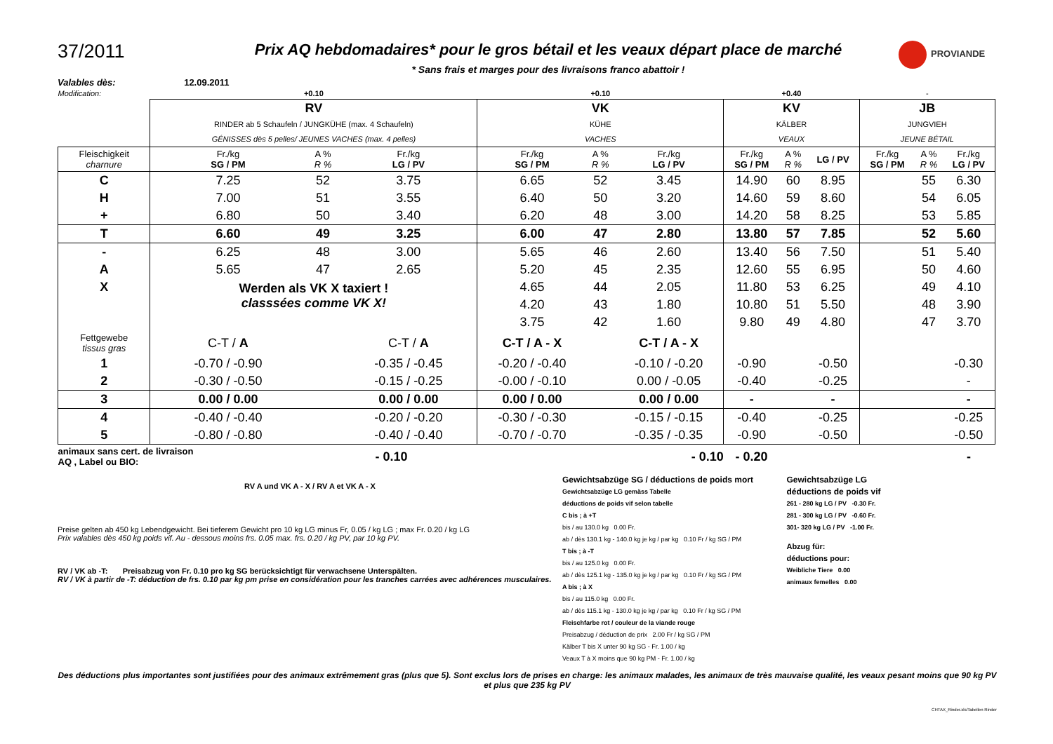37/2011
Prix AQ hebdomadaires* pour le gros bétail et les veaux départ place de marché
* Sans frais et marges pour des livraisons franco abattoir !
PROVIANDE
Valables dès: 12.09.2011
| Modification: | +0.10 | | | +0.10 | | | +0.40 | | | - | | |
| | RV RINDER ab 5 Schaufeln / JUNGKÜHE (max. 4 Schaufeln) GÉNISSES dès 5 pelles/ JEUNES VACHES (max. 4 pelles) | | | VK KÜHE VACHES | | | KV KÄLBER VEAUX | | | JB JUNGVIEH JEUNE BÉTAIL | | |
| Fleischigkeit charnure | Fr./kg SG / PM | A % R % | Fr./kg LG / PV | Fr./kg SG / PM | A % R % | Fr./kg LG / PV | Fr./kg SG / PM | A % R % | LG / PV | Fr./kg SG / PM | A % R % | Fr./kg LG / PV |
| C | 7.25 | 52 | 3.75 | 6.65 | 52 | 3.45 | 14.90 | 60 | 8.95 | | 55 | 6.30 |
| H | 7.00 | 51 | 3.55 | 6.40 | 50 | 3.20 | 14.60 | 59 | 8.60 | | 54 | 6.05 |
| + | 6.80 | 50 | 3.40 | 6.20 | 48 | 3.00 | 14.20 | 58 | 8.25 | | 53 | 5.85 |
| T | 6.60 | 49 | 3.25 | 6.00 | 47 | 2.80 | 13.80 | 57 | 7.85 | | 52 | 5.60 |
| - | 6.25 | 48 | 3.00 | 5.65 | 46 | 2.60 | 13.40 | 56 | 7.50 | | 51 | 5.40 |
| A | 5.65 | 47 | 2.65 | 5.20 | 45 | 2.35 | 12.60 | 55 | 6.95 | | 50 | 4.60 |
| X | Werden als VK X taxiert ! classsées comme VK X! | | | 4.65 | 44 | 2.05 | 11.80 | 53 | 6.25 | | 49 | 4.10 |
| | | | | 4.20 | 43 | 1.80 | 10.80 | 51 | 5.50 | | 48 | 3.90 |
| | | | | 3.75 | 42 | 1.60 | 9.80 | 49 | 4.80 | | 47 | 3.70 |
| Fettgewebe tissus gras | C-T / A | | C-T / A | C-T / A - X | | C-T / A - X | | | | | | |
| 1 | -0.70 / -0.90 | | -0.35 / -0.45 | -0.20 / -0.40 | | -0.10 / -0.20 | -0.90 | | -0.50 | | | -0.30 |
| 2 | -0.30 / -0.50 | | -0.15 / -0.25 | -0.00 / -0.10 | | 0.00 / -0.05 | -0.40 | | -0.25 | | | - |
| 3 | 0.00 / 0.00 | | 0.00 / 0.00 | 0.00 / 0.00 | | 0.00 / 0.00 | - | | - | | | - |
| 4 | -0.40 / -0.40 | | -0.20 / -0.20 | -0.30 / -0.30 | | -0.15 / -0.15 | -0.40 | | -0.25 | | | -0.25 |
| 5 | -0.80 / -0.80 | | -0.40 / -0.40 | -0.70 / -0.70 | | -0.35 / -0.35 | -0.90 | | -0.50 | | | -0.50 |
| animaux sans cert. de livraison AQ , Label ou BIO: | | - 0.10 | | - 0.10 | | | - 0.20 | | | | | - |
RV A und VK A - X / RV A et VK A - X
Preise gelten ab 450 kg Lebendgewicht. Bei tieferem Gewicht pro 10 kg LG minus Fr, 0.05 / kg LG ; max Fr. 0.20 / kg LG
Prix valables dès 450 kg poids vif. Au - dessous moins frs. 0.05 max. frs. 0.20 / kg PV, par 10 kg PV.
RV / VK ab -T: Preisabzug von Fr. 0.10 pro kg SG berücksichtigt für verwachsene Unterspälten.
RV / VK à partir de -T: déduction de frs. 0.10 par kg pm prise en considération pour les tranches carrées avec adhérences musculaires.
Gewichtsabzüge SG / déductions de poids mort
Gewichtsabzüge LG gemäss Tabelle
déductions de poids vif selon tabelle
C bis ; à +T
bis / au 130.0 kg 0.00 Fr.
ab / dès 130.1 kg - 140.0 kg je kg / par kg 0.10 Fr / kg SG / PM
T bis ; à -T
bis / au 125.0 kg 0.00 Fr.
ab / dès 125.1 kg - 135.0 kg je kg / par kg 0.10 Fr / kg SG / PM
A bis ; à X
bis / au 115.0 kg 0.00 Fr.
ab / dès 115.1 kg - 130.0 kg je kg / par kg 0.10 Fr / kg SG / PM
Fleischfarbe rot / couleur de la viande rouge
Preisabzug / déduction de prix 2.00 Fr / kg SG / PM
Kälber T bis X unter 90 kg SG - Fr. 1.00 / kg
Veaux T à X moins que 90 kg PM - Fr. 1.00 / kg
Gewichtsabzüge LG
déductions de poids vif
261 - 280 kg LG / PV -0.30 Fr.
281 - 300 kg LG / PV -0.60 Fr.
301- 320 kg LG / PV -1.00 Fr.
Abzug für:
déductions pour:
Weibliche Tiere 0.00
animaux femelles 0.00
Des déductions plus importantes sont justifiées pour des animaux extrêmement gras (plus que 5). Sont exclus lors de prises en charge: les animaux malades, les animaux de très mauvaise qualité, les veaux pesant moins que 90 kg PV et plus que 235 kg PV
CHTAX_Rinder.xls/Tabellen Rinder